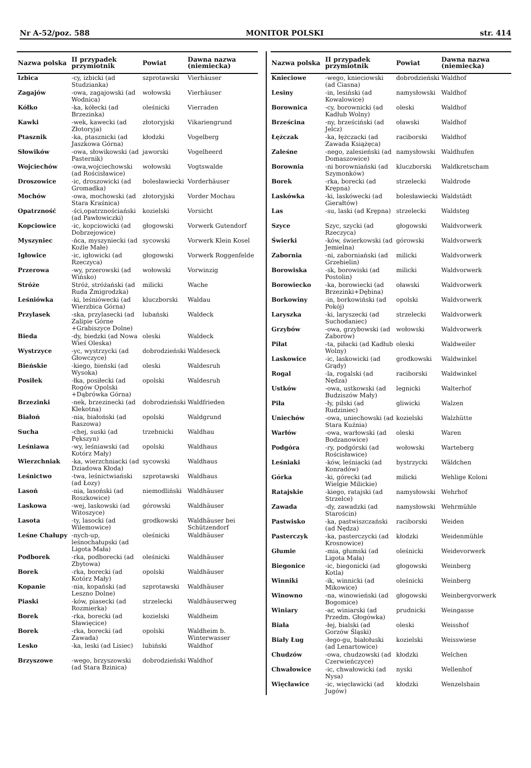Nr A-52/poz. 588 MONITOR POLSKI str. 414
| Nazwa polska | II przypadek przymiotnik | Powiat | Dawna nazwa (niemiecka) |
| --- | --- | --- | --- |
| Izbica | -cy, izbicki (ad Studzianka) | szprotawski | Vierhäuser |
| Zagajów | -owa, zagajowski (ad Wodnica) | wołowski | Vierhäuser |
| Kółko | -ka, kółecki (ad Brzezinka) | oleśnicki | Vierraden |
| Kawki | -wek, kawecki (ad Złotoryja) | złotoryjski | Vikariengrund |
| Ptasznik | -ka, ptasznicki (ad Jaszkowa Górna) | kłodzki | Vogelberg |
| Słowików | -owa, słowikowski (ad Pasternik) | jaworski | Vogelheerd |
| Wojciechów | -owa,wojciechowski (ad Rościsławice) | wołowski | Vogtswalde |
| Droszowice | -ic, droszowicki (ad Gromadka) | bolesławiecki | Vorderhäuser |
| Mochów | -owa, mochowski (ad Stara Kraśnica) | złotoryjski | Vorder Mochau |
| Opatrzność | -ści,opatrznościański (ad Pawłowiczki) | kozielski | Vorsicht |
| Kopciowice | -ic, kopciowicki (ad Dobrzejowice) | głogowski | Vorwerk Gutendorf |
| Myszyniec | -ńca, myszyniecki (ad Koźle Małe) | sycowski | Vorwerk Klein Kosel |
| Igłowice | -ic, igłowicki (ad Rzeczyca) | głogowski | Vorwerk Roggenfelde |
| Przerowa | -wy, przerowski (ad Wińsko) | wołowski | Vorwinzig |
| Stróże | Stróż, stróżański (ad Ruda Żmigrodzka) | milicki | Wache |
| Leśniówka | -ki, leśniówecki (ad Wierzbica Górna) | kluczborski | Waldau |
| Przylasek | -ska, przylasecki (ad Zalipie Górne +Grabiszyce Dolne) | lubański | Waldeck |
| Bieda | -dy, biedzki (ad Nowa Wieś Oleska) | oleski | Waldeck |
| Wystrzyce | -yc, wystrzycki (ad Głowczyce) | dobrodzieński | Waldeseck |
| Bieńskie | -kiego, bieński (ad Wysoka) | oleski | Waldesruh |
| Posiłek | -łka, posiłecki (ad Rogów Opolski +Dąbrówka Górna) | opolski | Waldesruh |
| Brzezinki | -nek, brzezinecki (ad Klekotna) | dobrodzieński | Waldfrieden |
| Białoń | -nia, białoński (ad Raszowa) | opolski | Waldgrund |
| Sucha | -chej, suski (ad Pększyn) | trzebnicki | Waldhau |
| Leśniawa | -wy, leśniawski (ad Kotórz Mały) | opolski | Waldhaus |
| Wierzchniak | -ka, wierzchniacki (ad Dziadowa Kłoda) | sycowski | Waldhaus |
| Leśnictwo | -twa, leśnictwiański (ad Łozy) | szprotawski | Waldhaus |
| Lasoń | -nia, lasoński (ad Roszkowice) | niemodliński | Waldhäuser |
| Laskowa | -wej, laskowski (ad Witoszyce) | górowski | Waldhäuser |
| Lasota | -ty, lasocki (ad Wilemowice) | grodkowski | Waldhäuser bei Schützendorf |
| Leśne Chałupy | -nych-up, leśnochałupski (ad Ligota Mała) | oleśnicki | Waldhäuser |
| Podborek | -rka, podborecki (ad Zbytowa) | oleśnicki | Waldhäuser |
| Borek | -rka, borecki (ad Kotórz Mały) | opolski | Waldhäuser |
| Kopanie | -nia, kopański (ad Leszno Dolne) | szprotawski | Waldhäuser |
| Piaski | -ków, piasecki (ad Rozmierka) | strzelecki | Waldhäuserweg |
| Borek | -rka, borecki (ad Sławięcice) | kozielski | Waldheim |
| Borek | -rka, borecki (ad Zawada) | opolski | Waldheim b. Winterwasser |
| Lesko | -ka, leski (ad Lisiec) | lubiński | Waldhof |
| Brzyszowe | -wego, brzyszowski (ad Stara Bzinica) | dobrodzieński | Waldhof |
| Nazwa polska | II przypadek przymiotnik | Powiat | Dawna nazwa (niemiecka) |
| --- | --- | --- | --- |
| Knieciowe | -wego, knieciowski (ad Ciasna) | dobrodzieński | Waldhof |
| Lesiny | -in, lesiński (ad Kowalowice) | namysłowski | Waldhof |
| Borownica | -cy, borownicki (ad Kadłub Wolny) | oleski | Waldhof |
| Brześcina | -ny, brześciński (ad Jelcz) | oławski | Waldhof |
| Łężczak | -ka, łężczacki (ad Zawada Książęca) | raciborski | Waldhof |
| Zaleśne | -nego, zalesieński (ad Domaszowice) | namysłowski | Waldhufen |
| Borownia | -ni borowniański (ad Szymonków) | kluczborski | Waldkretscham |
| Borek | -rka, borecki (ad Krępna) | strzelecki | Waldrode |
| Laskówka | -ki, laskówecki (ad Gierałtów) | bolesławiecki | Waldstädt |
| Las | -su, laski (ad Krępna) | strzelecki | Waldsteg |
| Szyce | Szyc, szycki (ad Rzeczyca) | głogowski | Waldvorwerk |
| Świerki | -ków, świerkowski (ad Jemielna) | górowski | Waldvorwerk |
| Zabornia | -ni, zaborniański (ad Grzebielin) | milicki | Waldvorwerk |
| Borowiska | -sk, borowiski (ad Postolin) | milicki | Waldvorwerk |
| Borowiecko | -ka, borowiecki (ad Brzezinki+Dębina) | oławski | Waldvorwerk |
| Borkowiny | -in, borkowiński (ad Pokój) | opolski | Waldvorwerk |
| Laryszka | -ki, laryszecki (ad Suchodaniec) | strzelecki | Waldvorwerk |
| Grzybów | -owa, grzybowski (ad Zaborów) | wołowski | Waldvorwerk |
| Piłat | -ta, piłacki (ad Kadłub Wolny) | oleski | Waldweiler |
| Laskowice | -ic, laskowicki (ad Grądy) | grodkowski | Waldwinkel |
| Rogal | -la, rogalski (ad Nędza) | raciborski | Waldwinkel |
| Ustków | -owa, ustkowski (ad Budziszów Mały) | legnicki | Walterhof |
| Piła | -ły, pilski (ad Rudziniec) | gliwicki | Walzen |
| Uniechów | -owa, uniechowski (ad Stara Kuźnia) | kozielski | Walzhütte |
| Warłów | -owa, warłowski (ad Bodzanowice) | oleski | Waren |
| Podgóra | -ry, podgórski (ad Rościsławice) | wołowski | Warteberg |
| Leśniaki | -ków, leśniacki (ad Konradów) | bystrzycki | Wäldchen |
| Górka | -ki, górecki (ad Wielgie Milickie) | milicki | Wehlige Koloni |
| Ratajskie | -kiego, ratajski (ad Strzelce) | namysłowski | Wehrhof |
| Zawada | -dy, zawadzki (ad Starościn) | namysłowski | Wehrmühle |
| Pastwisko | -ka, pastwiszczański (ad Nędza) | raciborski | Weiden |
| Pasterczyk | -ka, pasterczycki (ad Krosnowice) | kłodzki | Weidenmühle |
| Głumie | -mia, głumski (ad Ligota Mała) | oleśnicki | Weidevorwerk |
| Biegonice | -ic, biegonicki (ad Kotla) | głogowski | Weinberg |
| Winniki | -ik, winnicki (ad Mikowice) | oleśnicki | Weinberg |
| Winowno | -na, winowieński (ad Bogomice) | głogowski | Weinbergvorwerk |
| Winiary | -ar, winiarski (ad Przedm. Głogówka) | prudnicki | Weingasse |
| Biała | -łej, bialski (ad Gorzów Śląski) | oleski | Weisshof |
| Biały Ług | -łego-gu, białołuski (ad Lenartowice) | kozielski | Weisswiese |
| Chudzów | -owa, chudzowski (ad Czerwieńczyce) | kłodzki | Welchen |
| Chwałowice | -ic, chwałowicki (ad Nysa) | nyski | Wellenhof |
| Więcławice | -ic, więcławicki (ad Jugów) | kłodzki | Wenzelshain |